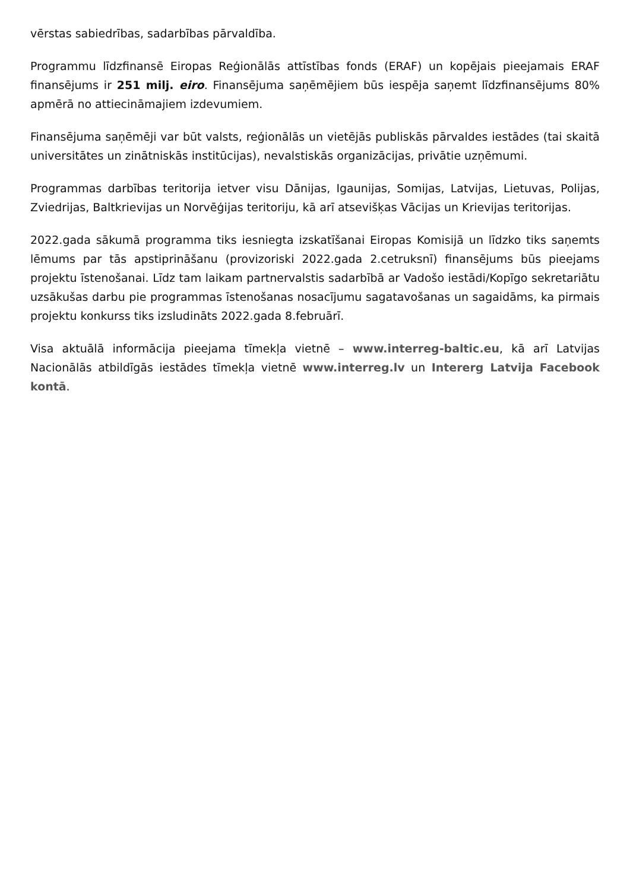vērstas sabiedrības, sadarbības pārvaldība.
Programmu līdzfinansē Eiropas Reģionālās attīstības fonds (ERAF) un kopējais pieejamais ERAF finansējums ir 251 milj. eiro. Finansējuma saņēmējiem būs iespēja saņemt līdzfinansējums 80% apmērā no attiecināmajiem izdevumiem.
Finansējuma saņēmēji var būt valsts, reģionālās un vietējās publiskās pārvaldes iestādes (tai skaitā universitātes un zinātniskās institūcijas), nevalstiskās organizācijas, privātie uzņēmumi.
Programmas darbības teritorija ietver visu Dānijas, Igaunijas, Somijas, Latvijas, Lietuvas, Polijas, Zviedrijas, Baltkrievijas un Norvēģijas teritoriju, kā arī atsevišķas Vācijas un Krievijas teritorijas.
2022.gada sākumā programma tiks iesniegta izskatīšanai Eiropas Komisijā un līdzko tiks saņemts lēmums par tās apstiprināšanu (provizoriski 2022.gada 2.cetruksnī) finansējums būs pieejams projektu īstenošanai. Līdz tam laikam partnervalstis sadarbībā ar Vadošo iestādi/Kopīgo sekretariātu uzsākušas darbu pie programmas īstenošanas nosacījumu sagatavošanas un sagaidāms, ka pirmais projektu konkurss tiks izsludināts 2022.gada 8.februārī.
Visa aktuālā informācija pieejama tīmekļa vietnē – www.interreg-baltic.eu, kā arī Latvijas Nacionālās atbildīgās iestādes tīmekļa vietnē www.interreg.lv un Intererg Latvija Facebook kontā.